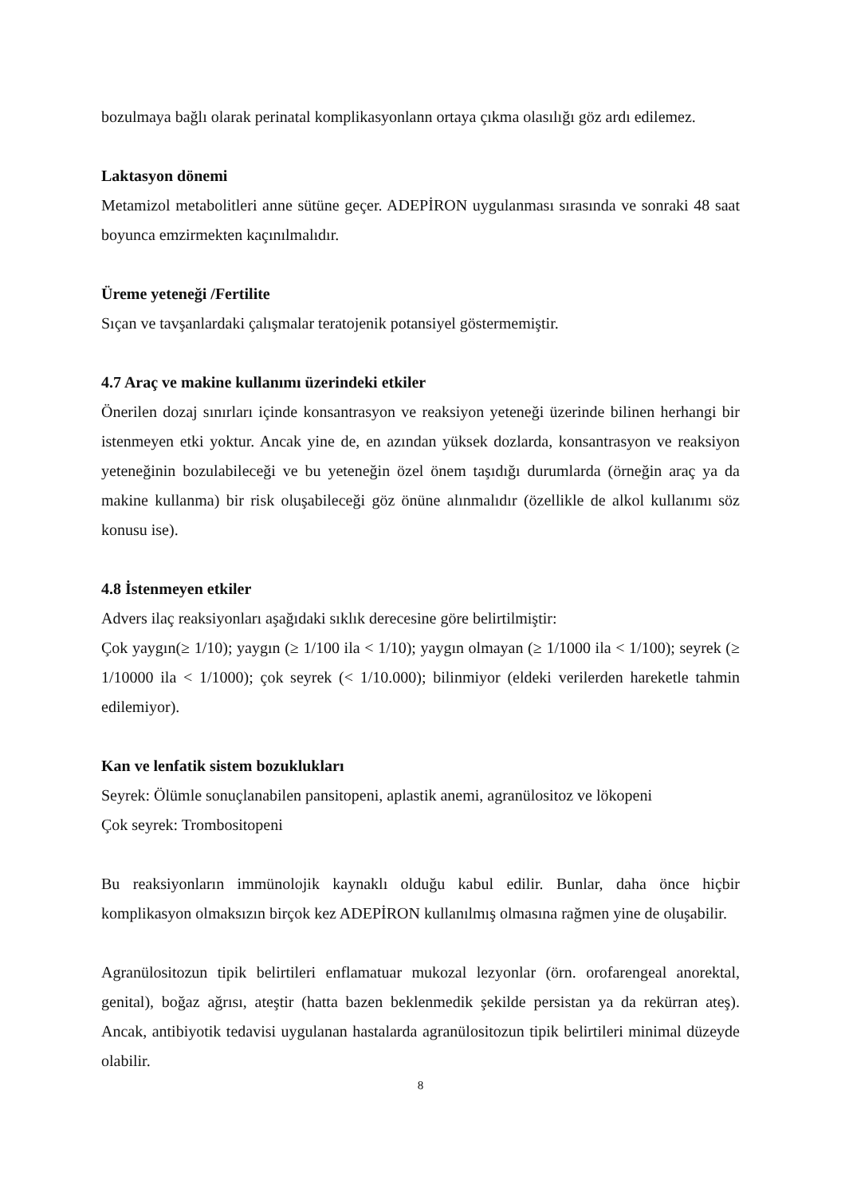bozulmaya bağlı olarak perinatal komplikasyonlann ortaya çıkma olasılığı göz ardı edilemez.
Laktasyon dönemi
Metamizol metabolitleri anne sütüne geçer. ADEPİRON uygulanması sırasında ve sonraki 48 saat boyunca emzirmekten kaçınılmalıdır.
Üreme yeteneği /Fertilite
Sıçan ve tavşanlardaki çalışmalar teratojenik potansiyel göstermemiştir.
4.7 Araç ve makine kullanımı üzerindeki etkiler
Önerilen dozaj sınırları içinde konsantrasyon ve reaksiyon yeteneği üzerinde bilinen herhangi bir istenmeyen etki yoktur. Ancak yine de, en azından yüksek dozlarda, konsantrasyon ve reaksiyon yeteneğinin bozulabileceği ve bu yeteneğin özel önem taşıdığı durumlarda (örneğin araç ya da makine kullanma) bir risk oluşabileceği göz önüne alınmalıdır (özellikle de alkol kullanımı söz konusu ise).
4.8 İstenmeyen etkiler
Advers ilaç reaksiyonları aşağıdaki sıklık derecesine göre belirtilmiştir:
Çok yaygın(≥ 1/10); yaygın (≥ 1/100 ila < 1/10); yaygın olmayan (≥ 1/1000 ila < 1/100); seyrek (≥ 1/10000 ila < 1/1000); çok seyrek (< 1/10.000); bilinmiyor (eldeki verilerden hareketle tahmin edilemiyor).
Kan ve lenfatik sistem bozuklukları
Seyrek: Ölümle sonuçlanabilen pansitopeni, aplastik anemi, agranülositoz ve lökopeni
Çok seyrek: Trombositopeni
Bu reaksiyonların immünolojik kaynaklı olduğu kabul edilir. Bunlar, daha önce hiçbir komplikasyon olmaksızın birçok kez ADEPİRON kullanılmış olmasına rağmen yine de oluşabilir.
Agranülositozun tipik belirtileri enflamatuar mukozal lezyonlar (örn. orofarengeal anorektal, genital), boğaz ağrısı, ateştir (hatta bazen beklenmedik şekilde persistan ya da rekürran ateş). Ancak, antibiyotik tedavisi uygulanan hastalarda agranülositozun tipik belirtileri minimal düzeyde olabilir.
8